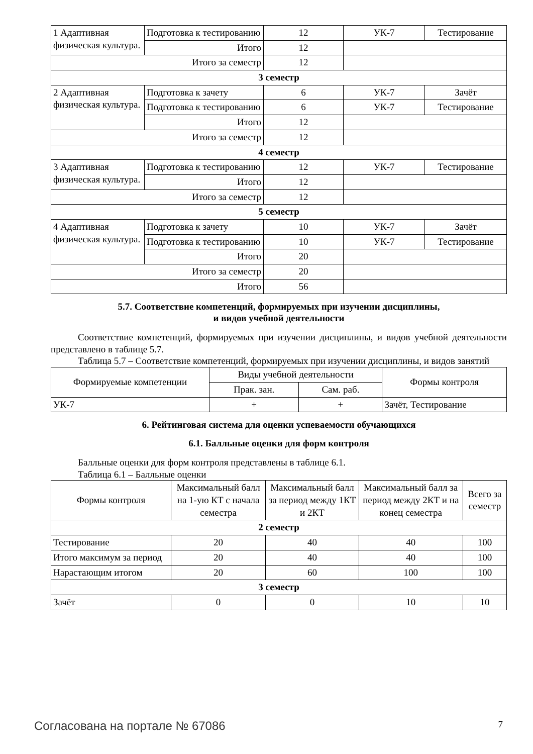| 1 Адаптивная физическая культура. | Подготовка к тестированию | 12 | УК-7 | Тестирование |
| | Итого | 12 | | |
| Итого за семестр | | 12 | | |
| 3 семестр | | | | |
| 2 Адаптивная физическая культура. | Подготовка к зачету | 6 | УК-7 | Зачёт |
| | Подготовка к тестированию | 6 | УК-7 | Тестирование |
| | Итого | 12 | | |
| Итого за семестр | | 12 | | |
| 4 семестр | | | | |
| 3 Адаптивная физическая культура. | Подготовка к тестированию | 12 | УК-7 | Тестирование |
| | Итого | 12 | | |
| Итого за семестр | | 12 | | |
| 5 семестр | | | | |
| 4 Адаптивная физическая культура. | Подготовка к зачету | 10 | УК-7 | Зачёт |
| | Подготовка к тестированию | 10 | УК-7 | Тестирование |
| | Итого | 20 | | |
| Итого за семестр | | 20 | | |
| Итого | | 56 | | |
5.7. Соответствие компетенций, формируемых при изучении дисциплины,
и видов учебной деятельности
Соответствие компетенций, формируемых при изучении дисциплины, и видов учебной деятельности представлено в таблице 5.7.
Таблица 5.7 – Соответствие компетенций, формируемых при изучении дисциплины, и видов занятий
| Формируемые компетенции | Виды учебной деятельности | | Формы контроля |
| --- | --- | --- | --- |
| | Прак. зан. | Сам. раб. | |
| УК-7 | + | + | Зачёт, Тестирование |
6. Рейтинговая система для оценки успеваемости обучающихся
6.1. Балльные оценки для форм контроля
Балльные оценки для форм контроля представлены в таблице 6.1.
Таблица 6.1 – Балльные оценки
| Формы контроля | Максимальный балл на 1-ую КТ с начала семестра | Максимальный балл за период между 1КТ и 2КТ | Максимальный балл за период между 2КТ и на конец семестра | Всего за семестр |
| --- | --- | --- | --- | --- |
| 2 семестр | | | | |
| Тестирование | 20 | 40 | 40 | 100 |
| Итого максимум за период | 20 | 40 | 40 | 100 |
| Нарастающим итогом | 20 | 60 | 100 | 100 |
| 3 семестр | | | | |
| Зачёт | 0 | 0 | 10 | 10 |
Согласована на портале № 67086 7